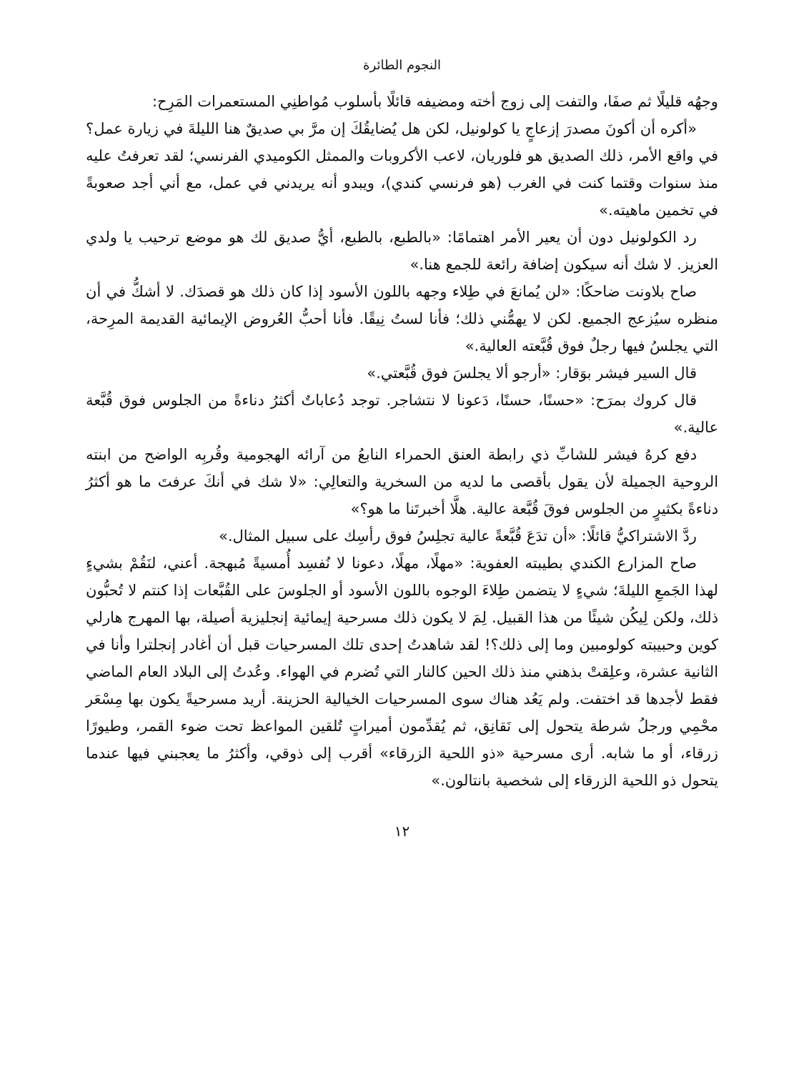النجوم الطائرة
وجهُه قليلًا ثم صفَا، والتفت إلى زوج أخته ومضيفه قائلًا بأسلوب مُواطنِي المستعمرات المَرِح:
«أكره أن أكونَ مصدرَ إزعاجٍ يا كولونيل، لكن هل يُضايقُكَ إن مرَّ بي صديقٌ هنا الليلةَ في زيارة عمل؟ في واقع الأمر، ذلك الصديق هو فلوريان، لاعب الأكروبات والممثل الكوميدي الفرنسي؛ لقد تعرفتُ عليه منذ سنوات وقتما كنت في الغرب (هو فرنسي كندي)، ويبدو أنه يريدني في عمل، مع أني أجد صعوبةً في تخمين ماهيته.»
رد الكولونيل دون أن يعير الأمر اهتمامًا: «بالطبع، بالطبع، أيُّ صديق لك هو موضع ترحيب يا ولدي العزيز. لا شك أنه سيكون إضافة رائعة للجمع هنا.»
صاح بلاونت ضاحكًا: «لن يُمانعَ في طِلاء وجهه باللون الأسود إذا كان ذلك هو قصدَك. لا أشكُّ في أن منظره سيُزعج الجميع. لكن لا يهمُّني ذلك؛ فأنا لستُ نِيقًا. فأنا أحبُّ العُروض الإيمائية القديمة المرِحة، التي يجلسُ فيها رجلٌ فوق قُبَّعته العالية.»
قال السير فيشر بوَقار: «أرجو ألا يجلسَ فوق قُبَّعتي.»
قال كروك بمرَح: «حسنًا، حسنًا، دَعونا لا نتشاجر. توجد دُعاباتٌ أكثرُ دناءةً من الجلوس فوق قُبَّعة عالية.»
دفع كرهُ فيشر للشابِّ ذي رابطة العنق الحمراء النابعُ من آرائه الهجومية وقُربِه الواضح من ابنته الروحية الجميلة لأن يقول بأقصى ما لديه من السخرية والتعالِي: «لا شك في أنكَ عرفتَ ما هو أكثرُ دناءةً بكثيرٍ من الجلوس فوقَ قُبَّعة عالية. هلَّا أخبرتَنا ما هو؟»
ردَّ الاشتراكيُّ قائلًا: «أن تدَعَ قُبَّعةً عالية تجلِسُ فوق رأسِك على سبيل المثال.»
صاح المزارع الكندي بطيبته العفوية: «مهلًا، مهلًا، دعونا لا نُفسِد أُمسيةً مُبهجة. أعني، لنَقُمْ بشيءٍ لهذا الجَمعِ الليلةَ؛ شيءٍ لا يتضمن طِلاءَ الوجوه باللون الأسود أو الجلوسَ على القُبَّعات إذا كنتم لا تُحبُّون ذلك، ولكن لِيكُن شيئًا من هذا القبيل. لِمَ لا يكون ذلك مسرحية إيمائية إنجليزية أصيلة، بها المهرج هارلي كوين وحبيبته كولومبين وما إلى ذلك؟! لقد شاهدتُ إحدى تلك المسرحيات قبل أن أغادر إنجلترا وأنا في الثانية عشرة، وعلِقتْ بذهني منذ ذلك الحين كالنار التي تُضرم في الهواء. وعُدتُ إلى البلاد العام الماضي فقط لأجدها قد اختفت. ولم يَعُد هناك سوى المسرحيات الخيالية الحزينة. أريد مسرحيةً يكون بها مِسْعَر محْمِي ورجلُ شرطة يتحول إلى نَقانِق، ثم يُقدِّمون أميراتٍ تُلقين المواعظ تحت ضوء القمر، وطيورًا زرقاء، أو ما شابه. أرى مسرحية «ذو اللحية الزرقاء» أقرب إلى ذوقي، وأكثرُ ما يعجبني فيها عندما يتحول ذو اللحية الزرقاء إلى شخصية بانتالون.»
١٢